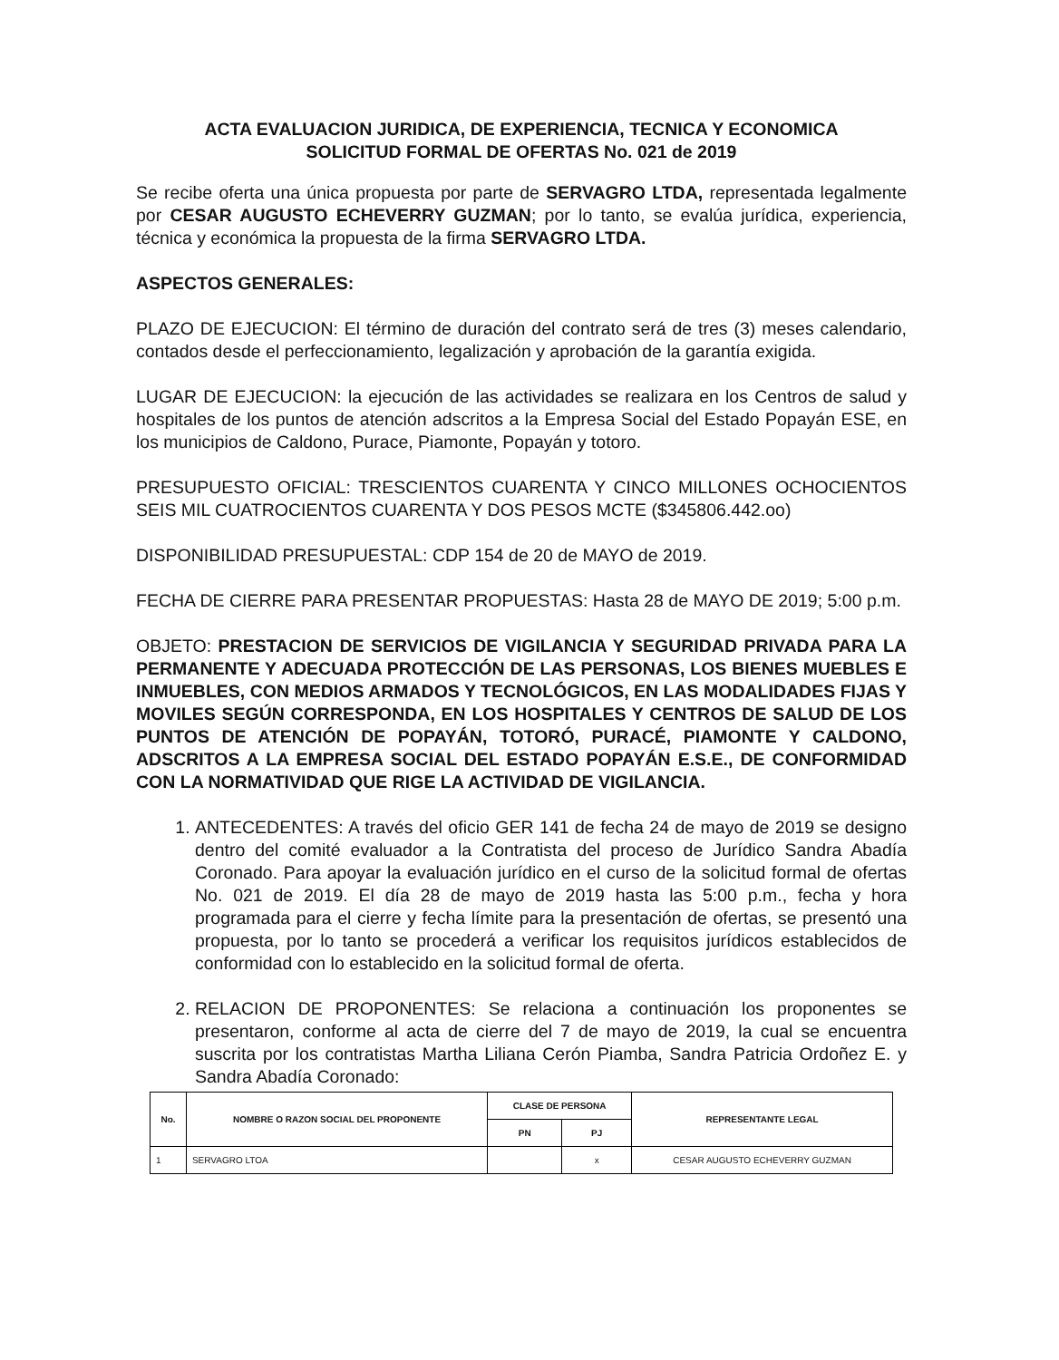ACTA EVALUACION JURIDICA, DE EXPERIENCIA, TECNICA Y ECONOMICA
SOLICITUD FORMAL DE OFERTAS No. 021 de 2019
Se recibe oferta una única propuesta por parte de SERVAGRO LTDA, representada legalmente por CESAR AUGUSTO ECHEVERRY GUZMAN; por lo tanto, se evalúa jurídica, experiencia, técnica y económica la propuesta de la firma SERVAGRO LTDA.
ASPECTOS GENERALES:
PLAZO DE EJECUCION: El término de duración del contrato será de tres (3) meses calendario, contados desde el perfeccionamiento, legalización y aprobación de la garantía exigida.
LUGAR DE EJECUCION: la ejecución de las actividades se realizara en los Centros de salud y hospitales de los puntos de atención adscritos a la Empresa Social del Estado Popayán ESE, en los municipios de Caldono, Purace, Piamonte, Popayán y totoro.
PRESUPUESTO OFICIAL: TRESCIENTOS CUARENTA Y CINCO MILLONES OCHOCIENTOS SEIS MIL CUATROCIENTOS CUARENTA Y DOS PESOS MCTE ($345806.442.oo)
DISPONIBILIDAD PRESUPUESTAL: CDP 154 de 20 de MAYO de 2019.
FECHA DE CIERRE PARA PRESENTAR PROPUESTAS: Hasta 28 de MAYO DE 2019; 5:00 p.m.
OBJETO: PRESTACION DE SERVICIOS DE VIGILANCIA Y SEGURIDAD PRIVADA PARA LA PERMANENTE Y ADECUADA PROTECCIÓN DE LAS PERSONAS, LOS BIENES MUEBLES E INMUEBLES, CON MEDIOS ARMADOS Y TECNOLÓGICOS, EN LAS MODALIDADES FIJAS Y MOVILES SEGÚN CORRESPONDA, EN LOS HOSPITALES Y CENTROS DE SALUD DE LOS PUNTOS DE ATENCIÓN DE POPAYÁN, TOTORÓ, PURACÉ, PIAMONTE Y CALDONO, ADSCRITOS A LA EMPRESA SOCIAL DEL ESTADO POPAYÁN E.S.E., DE CONFORMIDAD CON LA NORMATIVIDAD QUE RIGE LA ACTIVIDAD DE VIGILANCIA.
1. ANTECEDENTES: A través del oficio GER 141 de fecha 24 de mayo de 2019 se designo dentro del comité evaluador a la Contratista del proceso de Jurídico Sandra Abadía Coronado. Para apoyar la evaluación jurídico en el curso de la solicitud formal de ofertas No. 021 de 2019. El día 28 de mayo de 2019 hasta las 5:00 p.m., fecha y hora programada para el cierre y fecha límite para la presentación de ofertas, se presentó una propuesta, por lo tanto se procederá a verificar los requisitos jurídicos establecidos de conformidad con lo establecido en la solicitud formal de oferta.
2. RELACION DE PROPONENTES: Se relaciona a continuación los proponentes se presentaron, conforme al acta de cierre del 7 de mayo de 2019, la cual se encuentra suscrita por los contratistas Martha Liliana Cerón Piamba, Sandra Patricia Ordoñez E. y Sandra Abadía Coronado:
| No. | NOMBRE O RAZON SOCIAL DEL PROPONENTE | CLASE DE PERSONA | | REPRESENTANTE LEGAL |
| --- | --- | --- | --- | --- |
| | | PN | PJ | |
| 1 | SERVAGRO LTOA | | x | CESAR AUGUSTO ECHEVERRY GUZMAN |